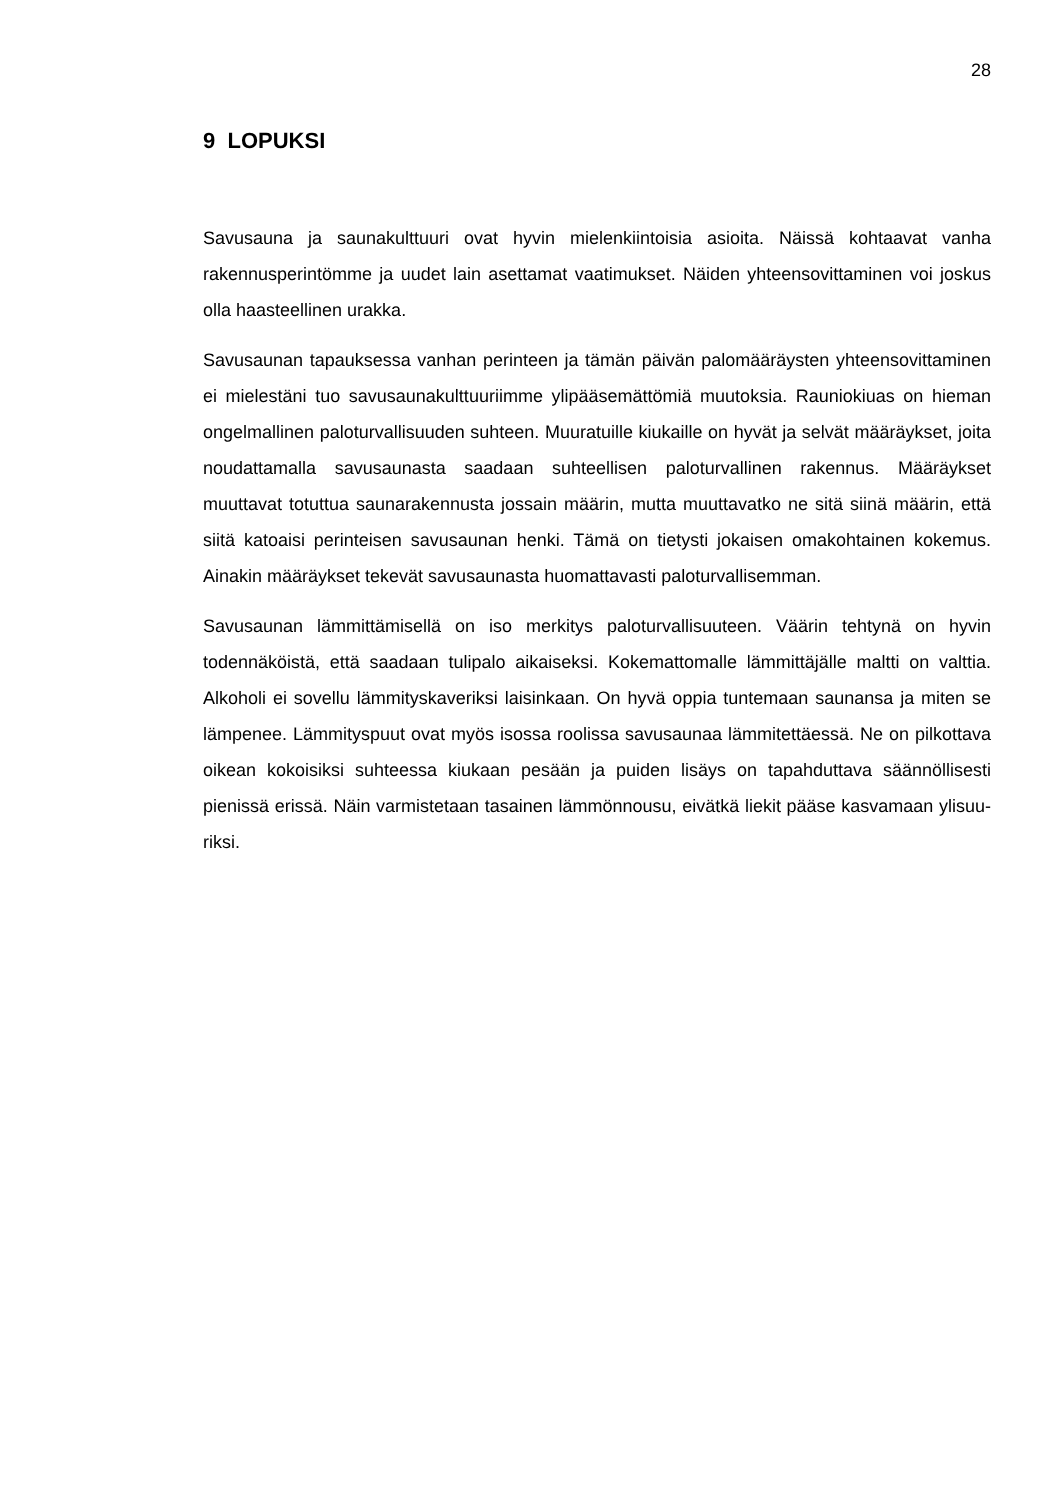28
9 LOPUKSI
Savusauna ja saunakulttuuri ovat hyvin mielenkiintoisia asioita. Näissä kohtaavat vanha rakennusperintömme ja uudet lain asettamat vaatimukset. Näiden yhteen­sovittaminen voi joskus olla haasteellinen urakka.
Savusaunan tapauksessa vanhan perinteen ja tämän päivän palomääräysten yh­teensovittaminen ei mielestäni tuo savusaunakulttuuriimme ylipääsemättömiä muutoksia. Rauniokiuas on hieman ongelmallinen paloturvallisuuden suhteen. Muuratuille kiukaille on hyvät ja selvät määräykset, joita noudattamalla savusau­nasta saadaan suhteellisen paloturvallinen rakennus. Määräykset muuttavat totut­tua saunarakennusta jossain määrin, mutta muuttavatko ne sitä siinä määrin, että siitä katoaisi perinteisen savusaunan henki. Tämä on tietysti jokaisen omakohtai­nen kokemus. Ainakin määräykset tekevät savusaunasta huomattavasti palotur­vallisemman.
Savusaunan lämmittämisellä on iso merkitys paloturvallisuuteen. Väärin tehtynä on hyvin todennäköistä, että saadaan tulipalo aikaiseksi. Kokemattomalle lämmit­täjälle maltti on valttia. Alkoholi ei sovellu lämmityskaveriksi laisinkaan. On hyvä oppia tuntemaan saunansa ja miten se lämpenee. Lämmityspuut ovat myös isossa roolissa savusaunaa lämmitettäessä. Ne on pilkottava oikean kokoisiksi suhteessa kiukaan pesään ja puiden lisäys on tapahduttava säännöllisesti pienissä erissä. Näin varmistetaan tasainen lämmönnousu, eivätkä liekit pääse kasvamaan ylisuu­riksi.